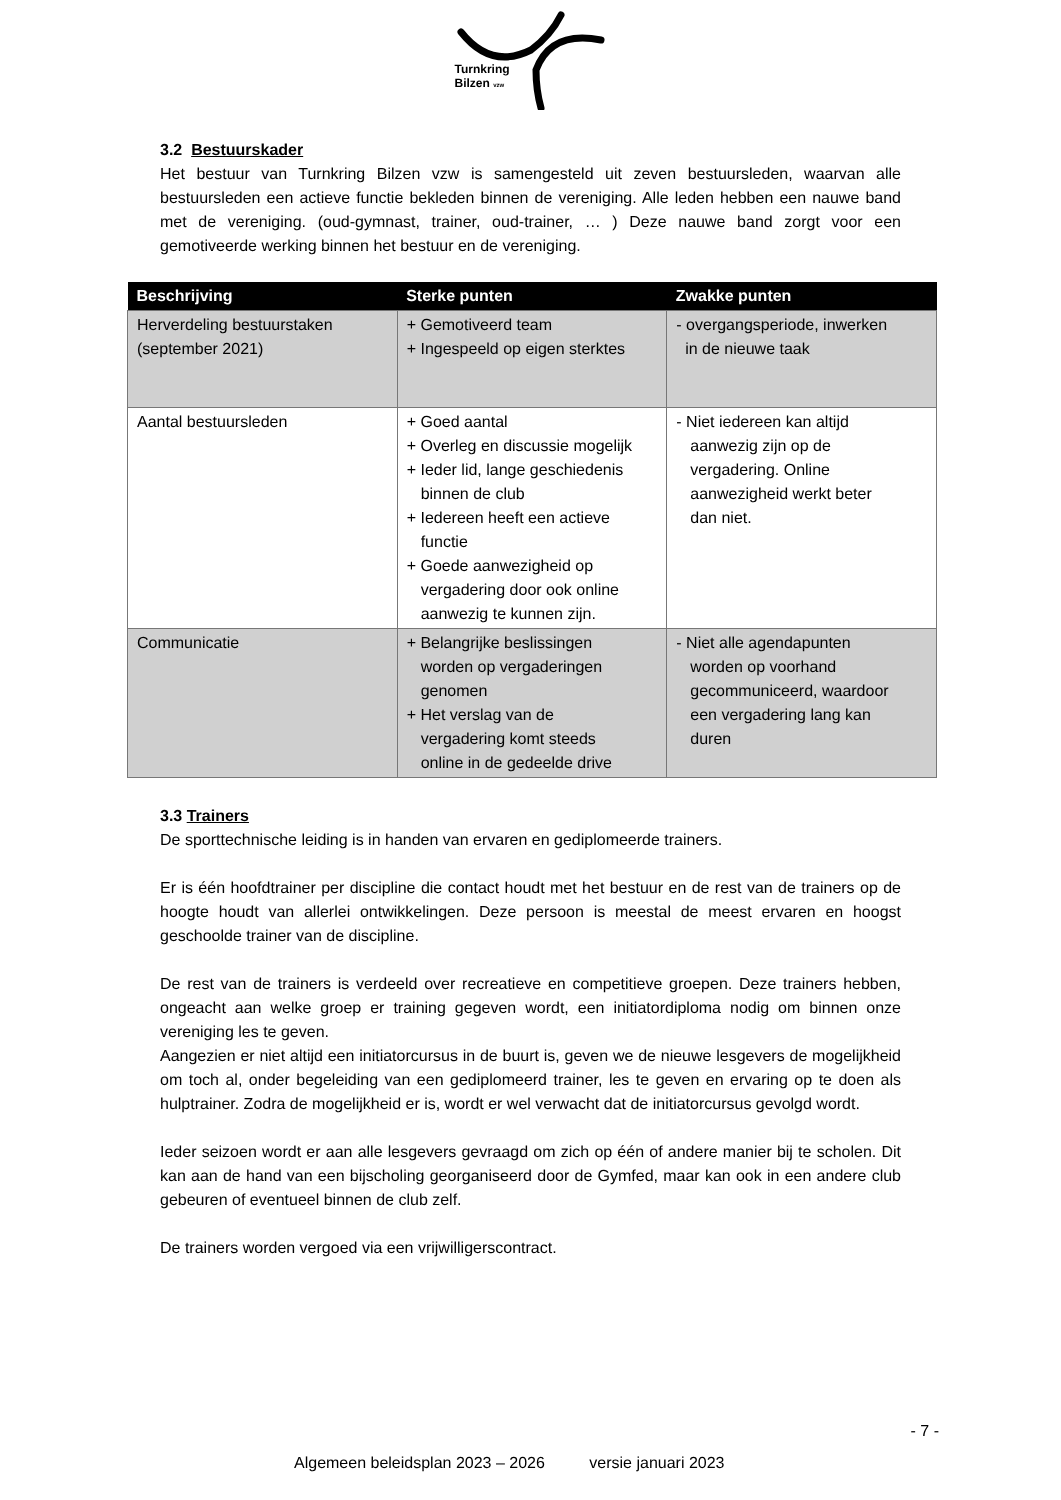Turnkring
Bilzen vzw
3.2 Bestuurskader
Het bestuur van Turnkring Bilzen vzw is samengesteld uit zeven bestuursleden, waarvan alle bestuursleden een actieve functie bekleden binnen de vereniging. Alle leden hebben een nauwe band met de vereniging. (oud-gymnast, trainer, oud-trainer, … ) Deze nauwe band zorgt voor een gemotiveerde werking binnen het bestuur en de vereniging.
| Beschrijving | Sterke punten | Zwakke punten |
| --- | --- | --- |
| Herverdeling bestuurstaken (september 2021) | + Gemotiveerd team + Ingespeeld op eigen sterktes | - overgangsperiode, inwerken in de nieuwe taak |
| Aantal bestuursleden | + Goed aantal + Overleg en discussie mogelijk + Ieder lid, lange geschiedenis binnen de club + Iedereen heeft een actieve functie + Goede aanwezigheid op vergadering door ook online aanwezig te kunnen zijn. | - Niet iedereen kan altijd aanwezig zijn op de vergadering. Online aanwezigheid werkt beter dan niet. |
| Communicatie | + Belangrijke beslissingen worden op vergaderingen genomen + Het verslag van de vergadering komt steeds online in de gedeelde drive | - Niet alle agendapunten worden op voorhand gecommuniceerd, waardoor een vergadering lang kan duren |
3.3 Trainers
De sporttechnische leiding is in handen van ervaren en gediplomeerde trainers.
Er is één hoofdtrainer per discipline die contact houdt met het bestuur en de rest van de trainers op de hoogte houdt van allerlei ontwikkelingen. Deze persoon is meestal de meest ervaren en hoogst geschoolde trainer van de discipline.
De rest van de trainers is verdeeld over recreatieve en competitieve groepen. Deze trainers hebben, ongeacht aan welke groep er training gegeven wordt, een initiatordiploma nodig om binnen onze vereniging les te geven.
Aangezien er niet altijd een initiatorcursus in de buurt is, geven we de nieuwe lesgevers de mogelijkheid om toch al, onder begeleiding van een gediplomeerd trainer, les te geven en ervaring op te doen als hulptrainer. Zodra de mogelijkheid er is, wordt er wel verwacht dat de initiatorcursus gevolgd wordt.
Ieder seizoen wordt er aan alle lesgevers gevraagd om zich op één of andere manier bij te scholen. Dit kan aan de hand van een bijscholing georganiseerd door de Gymfed, maar kan ook in een andere club gebeuren of eventueel binnen de club zelf.
De trainers worden vergoed via een vrijwilligerscontract.
- 7 -
Algemeen beleidsplan 2023 – 2026 versie januari 2023